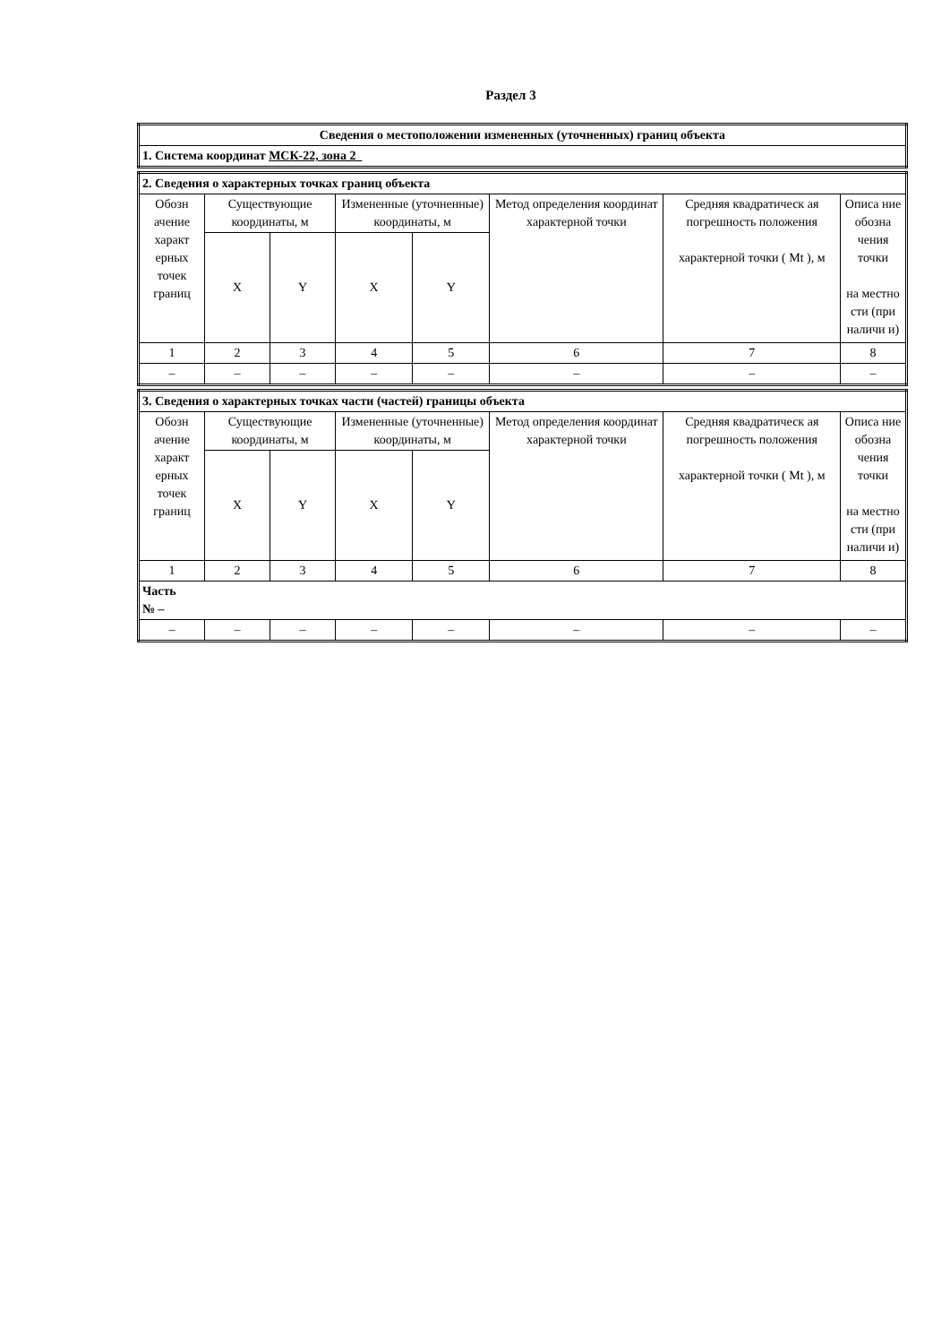Раздел 3
| Сведения о местоположении измененных (уточненных) границ объекта |
| 1. Система координат МСК-22, зона 2 |
| 2. Сведения о характерных точках границ объекта | | | | | | | |
| Обозн ачение характ ерных точек границ | Существующие координаты, м | | Измененные (уточненные) координаты, м | | Метод определения координат характерной точки | Средняя квадратическ ая погрешность положения характерной точки ( Mt ), м | Описа ние обозна чения точки на местно сти (при наличи и) |
| | X | Y | X | Y | | | |
| 1 | 2 | 3 | 4 | 5 | 6 | 7 | 8 |
| – | – | – | – | – | – | – | – |
| 3. Сведения о характерных точках части (частей) границы объекта | | | | | | | |
| Обозн ачение характ ерных точек границ | Существующие координаты, м | | Измененные (уточненные) координаты, м | | Метод определения координат характерной точки | Средняя квадратическ ая погрешность положения характерной точки ( Mt ), м | Описа ние обозна чения точки на местно сти (при наличи и) |
| | X | Y | X | Y | | | |
| 1 | 2 | 3 | 4 | 5 | 6 | 7 | 8 |
| Часть № – | | | | | | | |
| – | – | – | – | – | – | – | – |